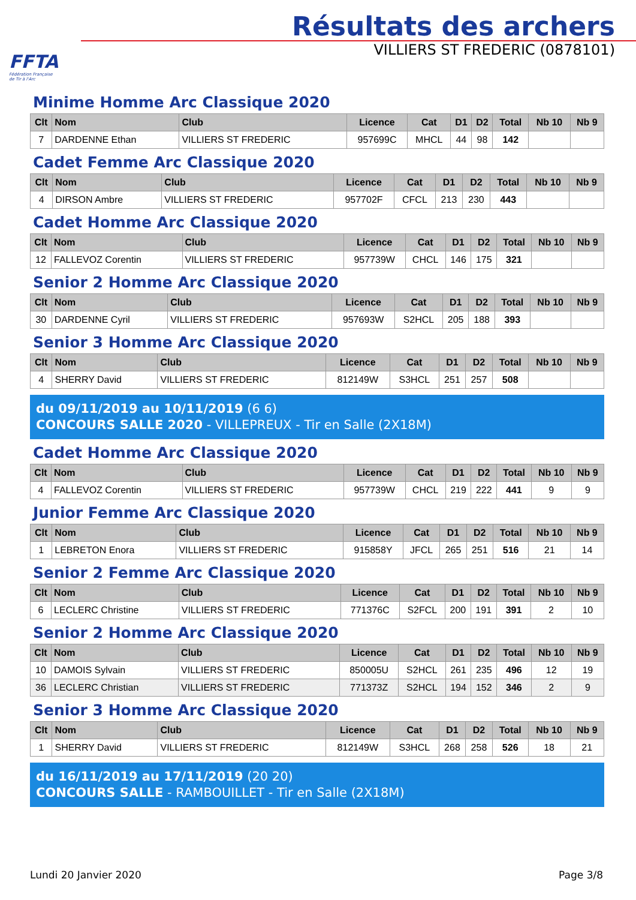FFTA
Fédération Française
de Tir à l'Arc
Résultats des archers
VILLIERS ST FREDERIC (0878101)
Minime Homme Arc Classique 2020
| Clt | Nom | Club | Licence | Cat | D1 | D2 | Total | Nb 10 | Nb 9 |
| --- | --- | --- | --- | --- | --- | --- | --- | --- | --- |
| 7 | DARDENNE Ethan | VILLIERS ST FREDERIC | 957699C | MHCL | 44 | 98 | 142 | | |
Cadet Femme Arc Classique 2020
| Clt | Nom | Club | Licence | Cat | D1 | D2 | Total | Nb 10 | Nb 9 |
| --- | --- | --- | --- | --- | --- | --- | --- | --- | --- |
| 4 | DIRSON Ambre | VILLIERS ST FREDERIC | 957702F | CFCL | 213 | 230 | 443 | | |
Cadet Homme Arc Classique 2020
| Clt | Nom | Club | Licence | Cat | D1 | D2 | Total | Nb 10 | Nb 9 |
| --- | --- | --- | --- | --- | --- | --- | --- | --- | --- |
| 12 | FALLEVOZ Corentin | VILLIERS ST FREDERIC | 957739W | CHCL | 146 | 175 | 321 | | |
Senior 2 Homme Arc Classique 2020
| Clt | Nom | Club | Licence | Cat | D1 | D2 | Total | Nb 10 | Nb 9 |
| --- | --- | --- | --- | --- | --- | --- | --- | --- | --- |
| 30 | DARDENNE Cyril | VILLIERS ST FREDERIC | 957693W | S2HCL | 205 | 188 | 393 | | |
Senior 3 Homme Arc Classique 2020
| Clt | Nom | Club | Licence | Cat | D1 | D2 | Total | Nb 10 | Nb 9 |
| --- | --- | --- | --- | --- | --- | --- | --- | --- | --- |
| 4 | SHERRY David | VILLIERS ST FREDERIC | 812149W | S3HCL | 251 | 257 | 508 | | |
du 09/11/2019 au 10/11/2019 (6 6)
CONCOURS SALLE 2020 - VILLEPREUX - Tir en Salle (2X18M)
Cadet Homme Arc Classique 2020
| Clt | Nom | Club | Licence | Cat | D1 | D2 | Total | Nb 10 | Nb 9 |
| --- | --- | --- | --- | --- | --- | --- | --- | --- | --- |
| 4 | FALLEVOZ Corentin | VILLIERS ST FREDERIC | 957739W | CHCL | 219 | 222 | 441 | 9 | 9 |
Junior Femme Arc Classique 2020
| Clt | Nom | Club | Licence | Cat | D1 | D2 | Total | Nb 10 | Nb 9 |
| --- | --- | --- | --- | --- | --- | --- | --- | --- | --- |
| 1 | LEBRETON Enora | VILLIERS ST FREDERIC | 915858Y | JFCL | 265 | 251 | 516 | 21 | 14 |
Senior 2 Femme Arc Classique 2020
| Clt | Nom | Club | Licence | Cat | D1 | D2 | Total | Nb 10 | Nb 9 |
| --- | --- | --- | --- | --- | --- | --- | --- | --- | --- |
| 6 | LECLERC Christine | VILLIERS ST FREDERIC | 771376C | S2FCL | 200 | 191 | 391 | 2 | 10 |
Senior 2 Homme Arc Classique 2020
| Clt | Nom | Club | Licence | Cat | D1 | D2 | Total | Nb 10 | Nb 9 |
| --- | --- | --- | --- | --- | --- | --- | --- | --- | --- |
| 10 | DAMOIS Sylvain | VILLIERS ST FREDERIC | 850005U | S2HCL | 261 | 235 | 496 | 12 | 19 |
| 36 | LECLERC Christian | VILLIERS ST FREDERIC | 771373Z | S2HCL | 194 | 152 | 346 | 2 | 9 |
Senior 3 Homme Arc Classique 2020
| Clt | Nom | Club | Licence | Cat | D1 | D2 | Total | Nb 10 | Nb 9 |
| --- | --- | --- | --- | --- | --- | --- | --- | --- | --- |
| 1 | SHERRY David | VILLIERS ST FREDERIC | 812149W | S3HCL | 268 | 258 | 526 | 18 | 21 |
du 16/11/2019 au 17/11/2019 (20 20)
CONCOURS SALLE - RAMBOUILLET - Tir en Salle (2X18M)
Lundi 20 Janvier 2020 Page 3/8